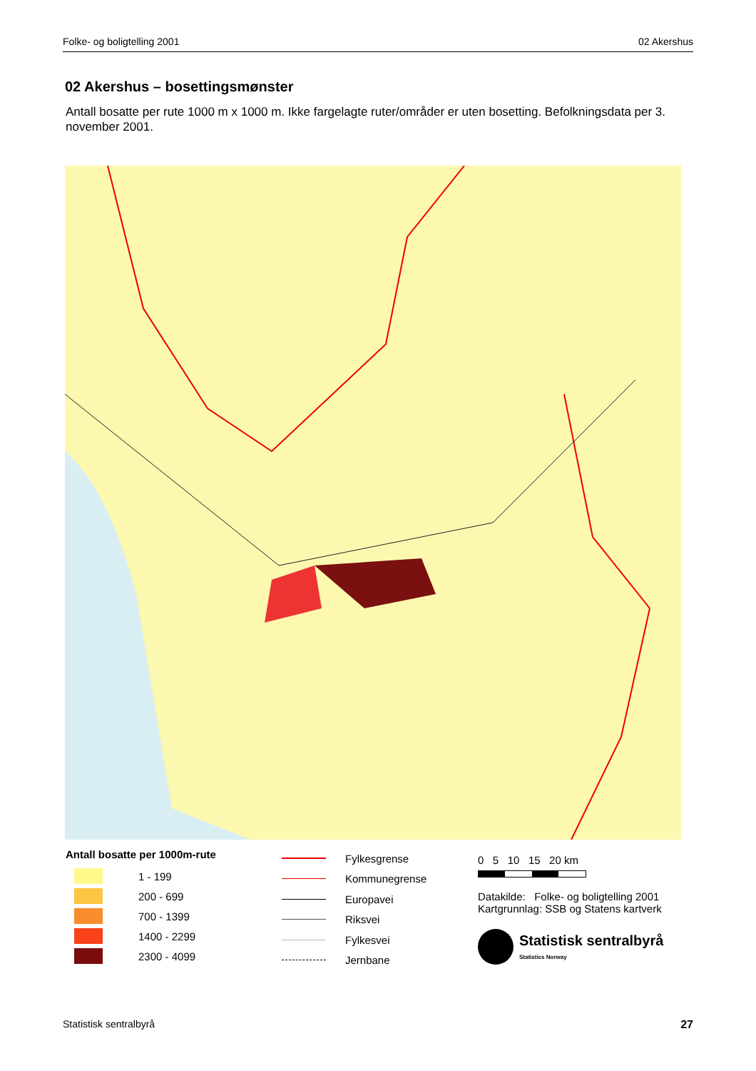Folke- og boligtelling 2001 02 Akershus
02 Akershus – bosettingsmønster
Antall bosatte per rute 1000 m x 1000 m. Ikke fargelagte ruter/områder er uten bosetting. Befolkningsdata per 3. november 2001.
Antall bosatte per 1000m-rute
1 - 199
200 - 699
700 - 1399
1400 - 2299
2300 - 4099
Fylkesgrense
Kommunegrense
Europavei
Riksvei
Fylkesvei
Jernbane
0 5 10 15 20 km
Datakilde: Folke- og boligtelling 2001
Kartgrunnlag: SSB og Statens kartverk
Statistisk sentralbyrå
Statistics Norway
Statistisk sentralbyrå 27